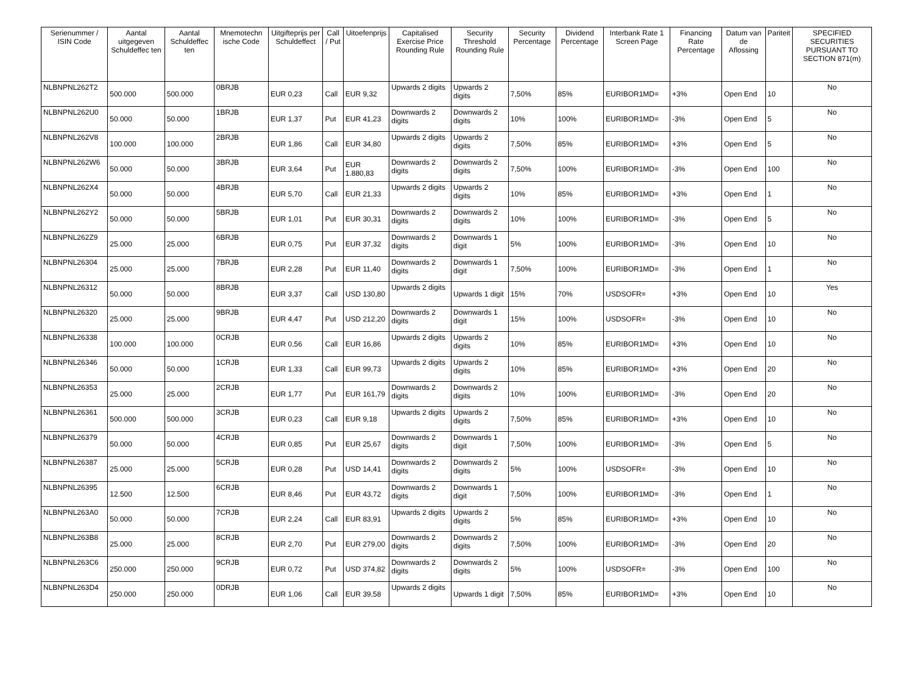| Serienummer / ISIN Code | Aantal uitgegeven Schuldeffec ten | Aantal Schuldeffec ten | Mnemotechn ische Code | Uitgifteprijs per Schuldeffect | Call / Put | Uitoefenprijs | Capitalised Exercise Price Rounding Rule | Security Threshold Rounding Rule | Security Percentage | Dividend Percentage | Interbank Rate 1 Screen Page | Financing Rate Percentage | Datum van de Aflossing | Pariteit | SPECIFIED SECURITIES PURSUANT TO SECTION 871(m) |
| --- | --- | --- | --- | --- | --- | --- | --- | --- | --- | --- | --- | --- | --- | --- | --- |
| NLBNPNL262T2 | 500.000 | 500.000 | 0BRJB | EUR 0,23 | Call | EUR 9,32 | Upwards 2 digits | Upwards 2 digits | 7,50% | 85% | EURIBOR1MD= | +3% | Open End | 10 | No |
| NLBNPNL262U0 | 50.000 | 50.000 | 1BRJB | EUR 1,37 | Put | EUR 41,23 | Downwards 2 digits | Downwards 2 digits | 10% | 100% | EURIBOR1MD= | -3% | Open End | 5 | No |
| NLBNPNL262V8 | 100.000 | 100.000 | 2BRJB | EUR 1,86 | Call | EUR 34,80 | Upwards 2 digits | Upwards 2 digits | 7,50% | 85% | EURIBOR1MD= | +3% | Open End | 5 | No |
| NLBNPNL262W6 | 50.000 | 50.000 | 3BRJB | EUR 3,64 | Put | EUR 1.880,83 | Downwards 2 digits | Downwards 2 digits | 7,50% | 100% | EURIBOR1MD= | -3% | Open End | 100 | No |
| NLBNPNL262X4 | 50.000 | 50.000 | 4BRJB | EUR 5,70 | Call | EUR 21,33 | Upwards 2 digits | Upwards 2 digits | 10% | 85% | EURIBOR1MD= | +3% | Open End | 1 | No |
| NLBNPNL262Y2 | 50.000 | 50.000 | 5BRJB | EUR 1,01 | Put | EUR 30,31 | Downwards 2 digits | Downwards 2 digits | 10% | 100% | EURIBOR1MD= | -3% | Open End | 5 | No |
| NLBNPNL262Z9 | 25.000 | 25.000 | 6BRJB | EUR 0,75 | Put | EUR 37,32 | Downwards 2 digits | Downwards 1 digit | 5% | 100% | EURIBOR1MD= | -3% | Open End | 10 | No |
| NLBNPNL26304 | 25.000 | 25.000 | 7BRJB | EUR 2,28 | Put | EUR 11,40 | Downwards 2 digits | Downwards 1 digit | 7,50% | 100% | EURIBOR1MD= | -3% | Open End | 1 | No |
| NLBNPNL26312 | 50.000 | 50.000 | 8BRJB | EUR 3,37 | Call | USD 130,80 | Upwards 2 digits | Upwards 1 digit | 15% | 70% | USDSOFR= | +3% | Open End | 10 | Yes |
| NLBNPNL26320 | 25.000 | 25.000 | 9BRJB | EUR 4,47 | Put | USD 212,20 | Downwards 2 digits | Downwards 1 digit | 15% | 100% | USDSOFR= | -3% | Open End | 10 | No |
| NLBNPNL26338 | 100.000 | 100.000 | 0CRJB | EUR 0,56 | Call | EUR 16,86 | Upwards 2 digits | Upwards 2 digits | 10% | 85% | EURIBOR1MD= | +3% | Open End | 10 | No |
| NLBNPNL26346 | 50.000 | 50.000 | 1CRJB | EUR 1,33 | Call | EUR 99,73 | Upwards 2 digits | Upwards 2 digits | 10% | 85% | EURIBOR1MD= | +3% | Open End | 20 | No |
| NLBNPNL26353 | 25.000 | 25.000 | 2CRJB | EUR 1,77 | Put | EUR 161,79 | Downwards 2 digits | Downwards 2 digits | 10% | 100% | EURIBOR1MD= | -3% | Open End | 20 | No |
| NLBNPNL26361 | 500.000 | 500.000 | 3CRJB | EUR 0,23 | Call | EUR 9,18 | Upwards 2 digits | Upwards 2 digits | 7,50% | 85% | EURIBOR1MD= | +3% | Open End | 10 | No |
| NLBNPNL26379 | 50.000 | 50.000 | 4CRJB | EUR 0,85 | Put | EUR 25,67 | Downwards 2 digits | Downwards 1 digit | 7,50% | 100% | EURIBOR1MD= | -3% | Open End | 5 | No |
| NLBNPNL26387 | 25.000 | 25.000 | 5CRJB | EUR 0,28 | Put | USD 14,41 | Downwards 2 digits | Downwards 2 digits | 5% | 100% | USDSOFR= | -3% | Open End | 10 | No |
| NLBNPNL26395 | 12.500 | 12.500 | 6CRJB | EUR 8,46 | Put | EUR 43,72 | Downwards 2 digits | Downwards 1 digit | 7,50% | 100% | EURIBOR1MD= | -3% | Open End | 1 | No |
| NLBNPNL263A0 | 50.000 | 50.000 | 7CRJB | EUR 2,24 | Call | EUR 83,91 | Upwards 2 digits | Upwards 2 digits | 5% | 85% | EURIBOR1MD= | +3% | Open End | 10 | No |
| NLBNPNL263B8 | 25.000 | 25.000 | 8CRJB | EUR 2,70 | Put | EUR 279,00 | Downwards 2 digits | Downwards 2 digits | 7,50% | 100% | EURIBOR1MD= | -3% | Open End | 20 | No |
| NLBNPNL263C6 | 250.000 | 250.000 | 9CRJB | EUR 0,72 | Put | USD 374,82 | Downwards 2 digits | Downwards 2 digits | 5% | 100% | USDSOFR= | -3% | Open End | 100 | No |
| NLBNPNL263D4 | 250.000 | 250.000 | 0DRJB | EUR 1,06 | Call | EUR 39,58 | Upwards 2 digits | Upwards 1 digit | 7,50% | 85% | EURIBOR1MD= | +3% | Open End | 10 | No |